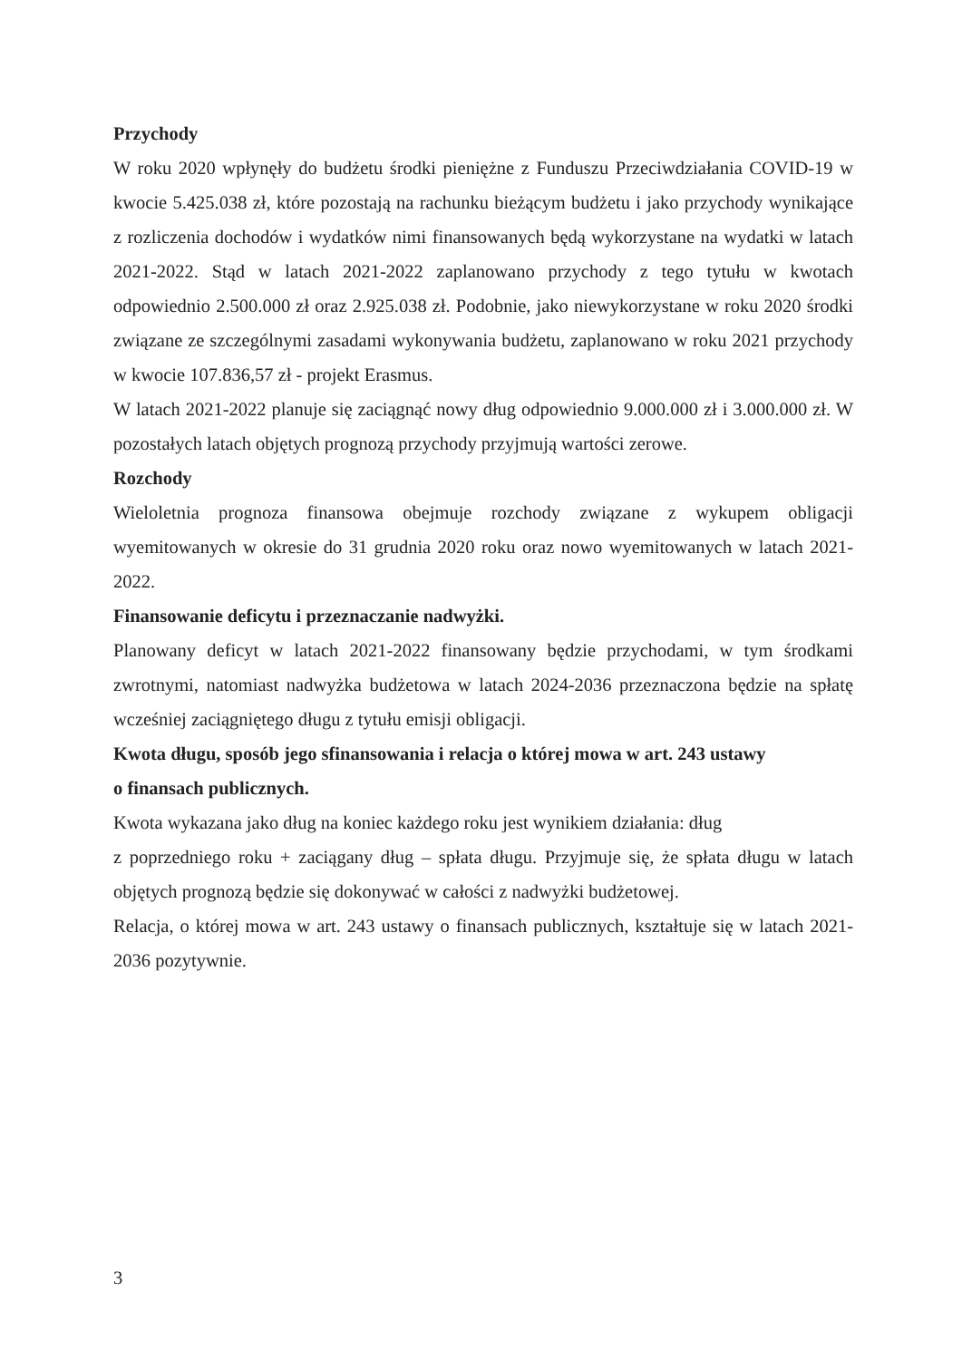Przychody
W roku 2020 wpłynęły do budżetu środki pieniężne z Funduszu Przeciwdziałania COVID-19 w kwocie 5.425.038 zł, które pozostają na rachunku bieżącym budżetu i jako przychody wynikające z rozliczenia dochodów i wydatków nimi finansowanych będą wykorzystane na wydatki w latach 2021-2022. Stąd w latach 2021-2022 zaplanowano przychody z tego tytułu w kwotach odpowiednio 2.500.000 zł oraz 2.925.038 zł. Podobnie, jako niewykorzystane w roku 2020 środki związane ze szczególnymi zasadami wykonywania budżetu, zaplanowano w roku 2021 przychody w kwocie 107.836,57 zł - projekt Erasmus.
W latach 2021-2022 planuje się zaciągnąć nowy dług odpowiednio 9.000.000 zł i 3.000.000 zł. W pozostałych latach objętych prognozą przychody przyjmują wartości zerowe.
Rozchody
Wieloletnia prognoza finansowa obejmuje rozchody związane z wykupem obligacji wyemitowanych w okresie do 31 grudnia 2020 roku oraz nowo wyemitowanych w latach 2021-2022.
Finansowanie deficytu i przeznaczanie nadwyżki.
Planowany deficyt w latach 2021-2022 finansowany będzie przychodami, w tym środkami zwrotnymi, natomiast nadwyżka budżetowa w latach 2024-2036 przeznaczona będzie na spłatę wcześniej zaciągniętego długu z tytułu emisji obligacji.
Kwota długu, sposób jego sfinansowania i relacja o której mowa w art. 243 ustawy
o finansach publicznych.
Kwota wykazana jako dług na koniec każdego roku jest wynikiem działania: dług
z poprzedniego roku + zaciągany dług – spłata długu. Przyjmuje się, że spłata długu w latach objętych prognozą będzie się dokonywać w całości z nadwyżki budżetowej.
Relacja, o której mowa w art. 243 ustawy o finansach publicznych, kształtuje się w latach 2021-2036 pozytywnie.
3